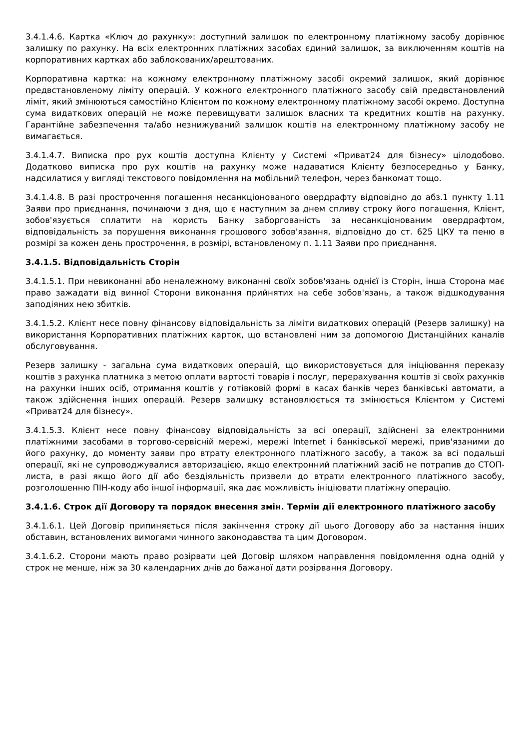3.4.1.4.6. Картка «Ключ до рахунку»: доступний залишок по електронному платіжному засобу дорівнює залишку по рахунку. На всіх електронних платіжних засобах єдиний залишок, за виключенням коштів на корпоративних картках або заблокованих/арештованих.
Корпоративна картка: на кожному електронному платіжному засобі окремий залишок, який дорівнює предвстановленому ліміту операцій. У кожного електронного платіжного засобу свій предвстановлений ліміт, який змінюються самостійно Клієнтом по кожному електронному платіжному засобі окремо. Доступна сума видаткових операцій не може перевищувати залишок власних та кредитних коштів на рахунку. Гарантійне забезпечення та/або незнижуваний залишок коштів на електронному платіжному засобу не вимагається.
3.4.1.4.7. Виписка про рух коштів доступна Клієнту у Системі «Приват24 для бізнесу» цілодобово. Додатково виписка про рух коштів на рахунку може надаватися Клієнту безпосередньо у Банку, надсилатися у вигляді текстового повідомлення на мобільний телефон, через банкомат тощо.
3.4.1.4.8. В разі прострочення погашення несанкціонованого овердрафту відповідно до абз.1 пункту 1.11 Заяви про приєднання, починаючи з дня, що є наступним за днем спливу строку його погашення, Клієнт, зобов'язується сплатити на користь Банку заборгованість за несанкціонованим овердрафтом, відповідальність за порушення виконання грошового зобов'язання, відповідно до ст. 625 ЦКУ та пеню в розмірі за кожен день прострочення, в розмірі, встановленому п. 1.11 Заяви про приєднання.
3.4.1.5. Відповідальність Сторін
3.4.1.5.1. При невиконанні або неналежному виконанні своїх зобов'язань однієї із Сторін, інша Сторона має право зажадати від винної Сторони виконання прийнятих на себе зобов'язань, а також відшкодування заподіяних нею збитків.
3.4.1.5.2. Клієнт несе повну фінансову відповідальність за ліміти видаткових операцій (Резерв залишку) на використання Корпоративних платіжних карток, що встановлені ним за допомогою Дистанційних каналів обслуговування.
Резерв залишку - загальна сума видаткових операцій, що використовується для ініціювання переказу коштів з рахунка платника з метою оплати вартості товарів і послуг, перерахування коштів зі своїх рахунків на рахунки інших осіб, отримання коштів у готівковій формі в касах банків через банківські автомати, а також здійснення інших операцій. Резерв залишку встановлюється та змінюється Клієнтом у Системі «Приват24 для бізнесу».
3.4.1.5.3. Клієнт несе повну фінансову відповідальність за всі операції, здійснені за електронними платіжними засобами в торгово-сервісній мережі, мережі Internet і банківської мережі, прив'язаними до його рахунку, до моменту заяви про втрату електронного платіжного засобу, а також за всі подальші операції, які не супроводжувалися авторизацією, якщо електронний платіжний засіб не потрапив до СТОП-листа, в разі якщо його дії або бездіяльність призвели до втрати електронного платіжного засобу, розголошенню ПІН-коду або іншої інформації, яка дає можливість ініціювати платіжну операцію.
3.4.1.6. Строк дії Договору та порядок внесення змін. Термін дії електронного платіжного засобу
3.4.1.6.1. Цей Договір припиняється після закінчення строку дії цього Договору або за настання інших обставин, встановлених вимогами чинного законодавства та цим Договором.
3.4.1.6.2. Сторони мають право розірвати цей Договір шляхом направлення повідомлення одна одній у строк не менше, ніж за 30 календарних днів до бажаної дати розірвання Договору.